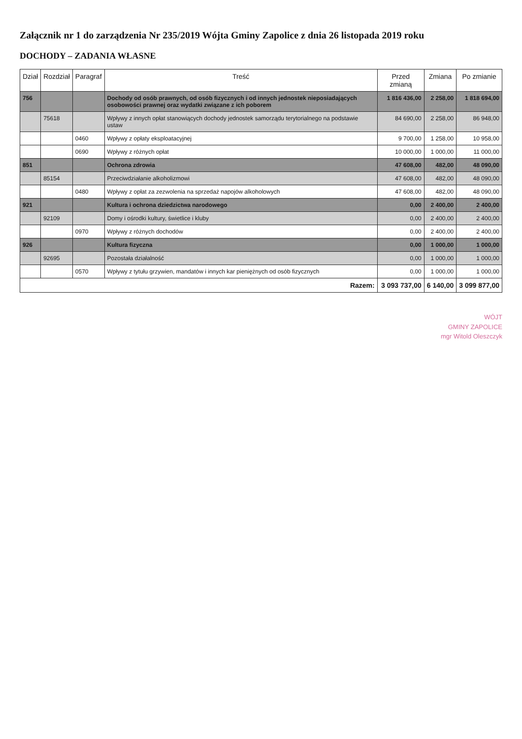Załącznik nr 1 do zarządzenia Nr 235/2019 Wójta Gminy Zapolice z dnia 26 listopada 2019 roku
DOCHODY – ZADANIA WŁASNE
| Dział | Rozdział | Paragraf | Treść | Przed zmianą | Zmiana | Po zmianie |
| --- | --- | --- | --- | --- | --- | --- |
| 756 | | | Dochody od osób prawnych, od osób fizycznych i od innych jednostek nieposiadających osobowości prawnej oraz wydatki związane z ich poborem | 1 816 436,00 | 2 258,00 | 1 818 694,00 |
| | 75618 | | Wpływy z innych opłat stanowiących dochody jednostek samorządu terytorialnego na podstawie ustaw | 84 690,00 | 2 258,00 | 86 948,00 |
| | | 0460 | Wpływy z opłaty eksploatacyjnej | 9 700,00 | 1 258,00 | 10 958,00 |
| | | 0690 | Wpływy z różnych opłat | 10 000,00 | 1 000,00 | 11 000,00 |
| 851 | | | Ochrona zdrowia | 47 608,00 | 482,00 | 48 090,00 |
| | 85154 | | Przeciwdziałanie alkoholizmowi | 47 608,00 | 482,00 | 48 090,00 |
| | | 0480 | Wpływy z opłat za zezwolenia na sprzedaż napojów alkoholowych | 47 608,00 | 482,00 | 48 090,00 |
| 921 | | | Kultura i ochrona dziedzictwa narodowego | 0,00 | 2 400,00 | 2 400,00 |
| | 92109 | | Domy i ośrodki kultury, świetlice i kluby | 0,00 | 2 400,00 | 2 400,00 |
| | | 0970 | Wpływy z różnych dochodów | 0,00 | 2 400,00 | 2 400,00 |
| 926 | | | Kultura fizyczna | 0,00 | 1 000,00 | 1 000,00 |
| | 92695 | | Pozostała działalność | 0,00 | 1 000,00 | 1 000,00 |
| | | 0570 | Wpływy z tytułu grzywien, mandatów i innych kar pieniężnych od osób fizycznych | 0,00 | 1 000,00 | 1 000,00 |
| Razem: | | | | 3 093 737,00 | 6 140,00 | 3 099 877,00 |
WÓJT
GMINY ZAPOLICE
mgr Witold Oleszczyk